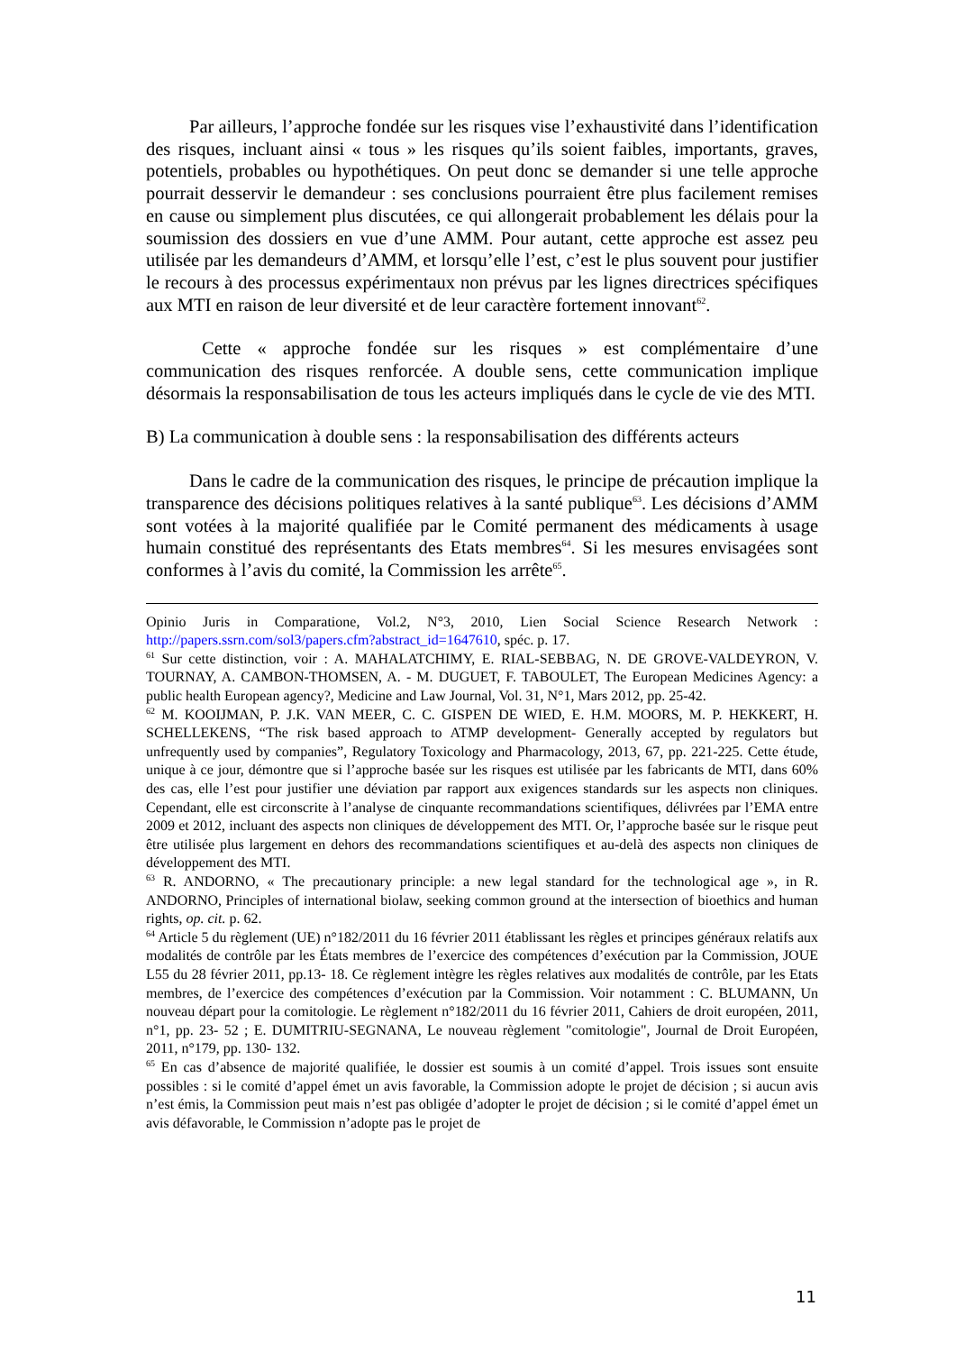Par ailleurs, l’approche fondée sur les risques vise l’exhaustivité dans l’identification des risques, incluant ainsi « tous » les risques qu’ils soient faibles, importants, graves, potentiels, probables ou hypothétiques. On peut donc se demander si une telle approche pourrait desservir le demandeur : ses conclusions pourraient être plus facilement remises en cause ou simplement plus discutées, ce qui allongerait probablement les délais pour la soumission des dossiers en vue d’une AMM. Pour autant, cette approche est assez peu utilisée par les demandeurs d’AMM, et lorsqu’elle l’est, c’est le plus souvent pour justifier le recours à des processus expérimentaux non prévus par les lignes directrices spécifiques aux MTI en raison de leur diversité et de leur caractère fortement innovant<sup>62</sup>.
Cette « approche fondée sur les risques » est complémentaire d’une communication des risques renforcée. A double sens, cette communication implique désormais la responsabilisation de tous les acteurs impliqués dans le cycle de vie des MTI.
B) La communication à double sens : la responsabilisation des différents acteurs
Dans le cadre de la communication des risques, le principe de précaution implique la transparence des décisions politiques relatives à la santé publique<sup>63</sup>. Les décisions d’AMM sont votées à la majorité qualifiée par le Comité permanent des médicaments à usage humain constitué des représentants des Etats membres<sup>64</sup>. Si les mesures envisagées sont conformes à l’avis du comité, la Commission les arrête<sup>65</sup>.
Opinio Juris in Comparatione, Vol.2, N°3, 2010, Lien Social Science Research Network : http://papers.ssrn.com/sol3/papers.cfm?abstract_id=1647610, spéc. p. 17.
<sup>61</sup> Sur cette distinction, voir : A. MAHALATCHIMY, E. RIAL-SEBBAG, N. DE GROVE-VALDEYRON, V. TOURNAY, A. CAMBON-THOMSEN, A. - M. DUGUET, F. TABOULET, The European Medicines Agency: a public health European agency?, Medicine and Law Journal, Vol. 31, N°1, Mars 2012, pp. 25-42.
<sup>62</sup> M. KOOIJMAN, P. J.K. VAN MEER, C. C. GISPEN DE WIED, E. H.M. MOORS, M. P. HEKKERT, H. SCHELLEKENS, “The risk based approach to ATMP development- Generally accepted by regulators but unfrequently used by companies”, Regulatory Toxicology and Pharmacology, 2013, 67, pp. 221-225. Cette étude, unique à ce jour, démontre que si l’approche basée sur les risques est utilisée par les fabricants de MTI, dans 60% des cas, elle l’est pour justifier une déviation par rapport aux exigences standards sur les aspects non cliniques. Cependant, elle est circonscrite à l’analyse de cinquante recommandations scientifiques, délivrées par l’EMA entre 2009 et 2012, incluant des aspects non cliniques de développement des MTI. Or, l’approche basée sur le risque peut être utilisée plus largement en dehors des recommandations scientifiques et au-delà des aspects non cliniques de développement des MTI.
<sup>63</sup> R. ANDORNO, « The precautionary principle: a new legal standard for the technological age », in R. ANDORNO, Principles of international biolaw, seeking common ground at the intersection of bioethics and human rights, op. cit. p. 62.
<sup>64</sup> Article 5 du règlement (UE) n°182/2011 du 16 février 2011 établissant les règles et principes généraux relatifs aux modalités de contrôle par les États membres de l’exercice des compétences d’exécution par la Commission, JOUE L55 du 28 février 2011, pp.13- 18. Ce règlement intègre les règles relatives aux modalités de contrôle, par les Etats membres, de l’exercice des compétences d’exécution par la Commission. Voir notamment : C. BLUMANN, Un nouveau départ pour la comitologie. Le règlement n°182/2011 du 16 février 2011, Cahiers de droit européen, 2011, n°1, pp. 23- 52 ; E. DUMITRIU-SEGNANA, Le nouveau règlement "comitologie", Journal de Droit Européen, 2011, n°179, pp. 130- 132.
<sup>65</sup> En cas d’absence de majorité qualifiée, le dossier est soumis à un comité d’appel. Trois issues sont ensuite possibles : si le comité d’appel émet un avis favorable, la Commission adopte le projet de décision ; si aucun avis n’est émis, la Commission peut mais n’est pas obligée d’adopter le projet de décision ; si le comité d’appel émet un avis défavorable, le Commission n’adopte pas le projet de
11